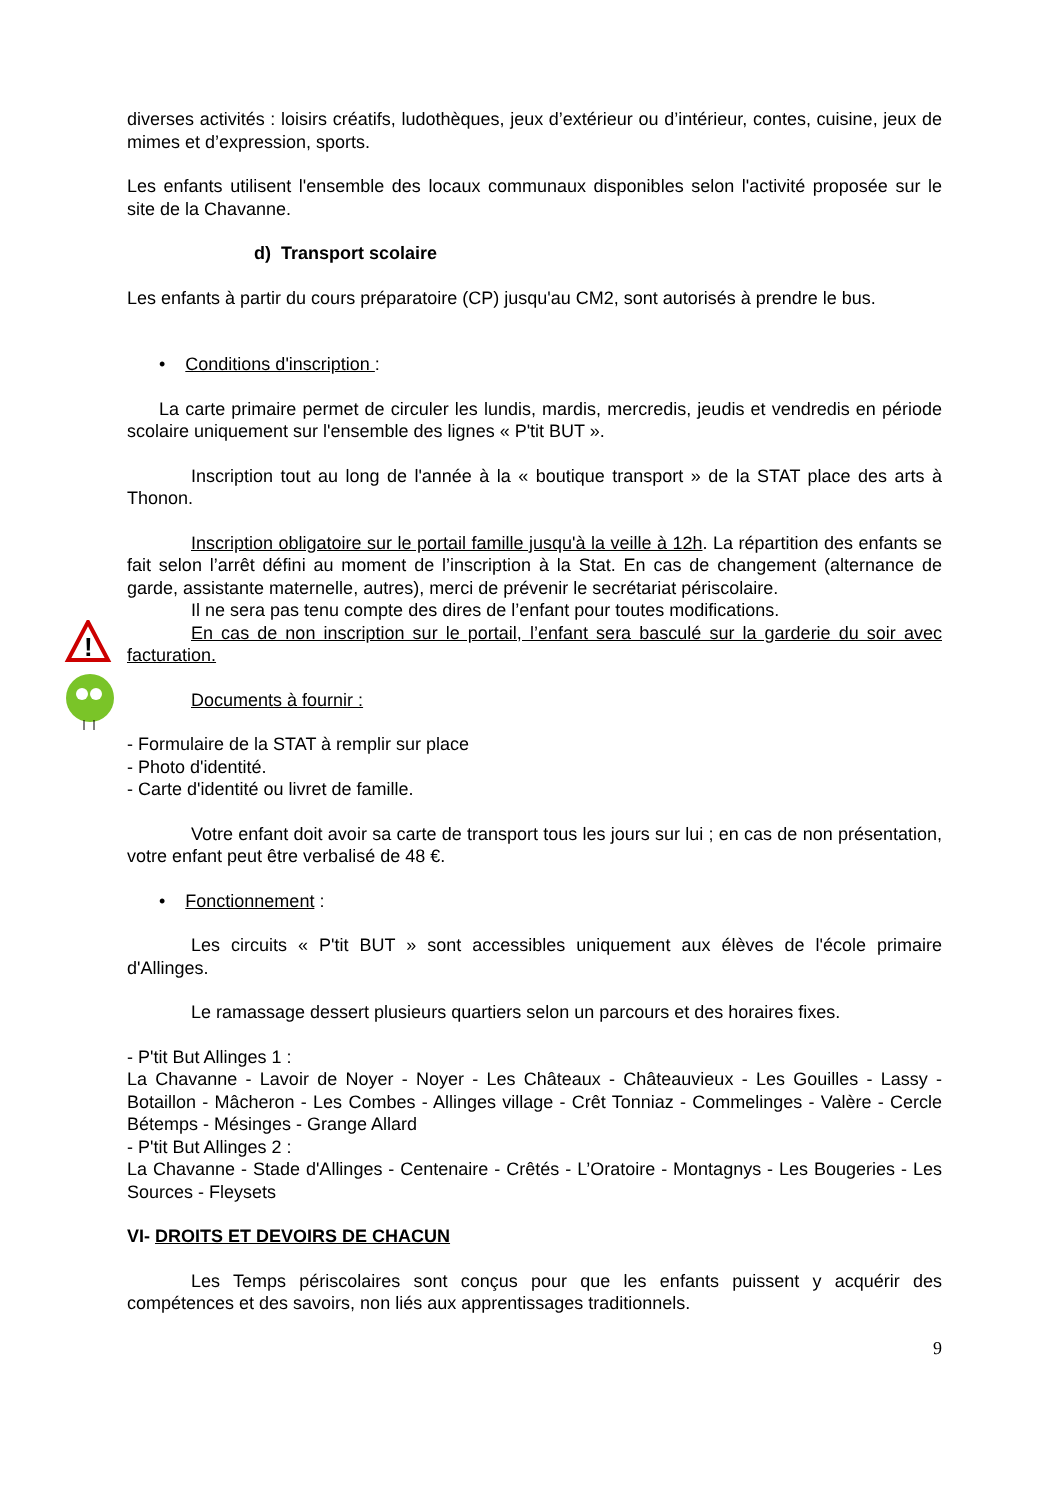!
diverses activités : loisirs créatifs, ludothèques, jeux d’extérieur ou d’intérieur, contes, cuisine, jeux de mimes et d’expression, sports.
Les enfants utilisent l'ensemble des locaux communaux disponibles selon l'activité proposée sur le site de la Chavanne.
d) Transport scolaire
Les enfants à partir du cours préparatoire (CP) jusqu'au CM2, sont autorisés à prendre le bus.
• Conditions d'inscription :
La carte primaire permet de circuler les lundis, mardis, mercredis, jeudis et vendredis en période scolaire uniquement sur l'ensemble des lignes « P'tit BUT ».
Inscription tout au long de l'année à la « boutique transport » de la STAT place des arts à Thonon.
Inscription obligatoire sur le portail famille jusqu'à la veille à 12h. La répartition des enfants se fait selon l’arrêt défini au moment de l’inscription à la Stat. En cas de changement (alternance de garde, assistante maternelle, autres), merci de prévenir le secrétariat périscolaire.
Il ne sera pas tenu compte des dires de l’enfant pour toutes modifications.
En cas de non inscription sur le portail, l’enfant sera basculé sur la garderie du soir avec facturation.
Documents à fournir :
- Formulaire de la STAT à remplir sur place
- Photo d'identité.
- Carte d'identité ou livret de famille.
Votre enfant doit avoir sa carte de transport tous les jours sur lui ; en cas de non présentation, votre enfant peut être verbalisé de 48 €.
• Fonctionnement :
Les circuits « P'tit BUT » sont accessibles uniquement aux élèves de l'école primaire d'Allinges.
Le ramassage dessert plusieurs quartiers selon un parcours et des horaires fixes.
- P'tit But Allinges 1 :
La Chavanne - Lavoir de Noyer - Noyer - Les Châteaux - Châteauvieux - Les Gouilles - Lassy - Botaillon - Mâcheron - Les Combes - Allinges village - Crêt Tonniaz - Commelinges - Valère - Cercle Bétemps - Mésinges - Grange Allard
- P'tit But Allinges 2 :
La Chavanne - Stade d'Allinges - Centenaire - Crêtés - L’Oratoire - Montagnys - Les Bougeries - Les Sources - Fleysets
VI- DROITS ET DEVOIRS DE CHACUN
Les Temps périscolaires sont conçus pour que les enfants puissent y acquérir des compétences et des savoirs, non liés aux apprentissages traditionnels.
9